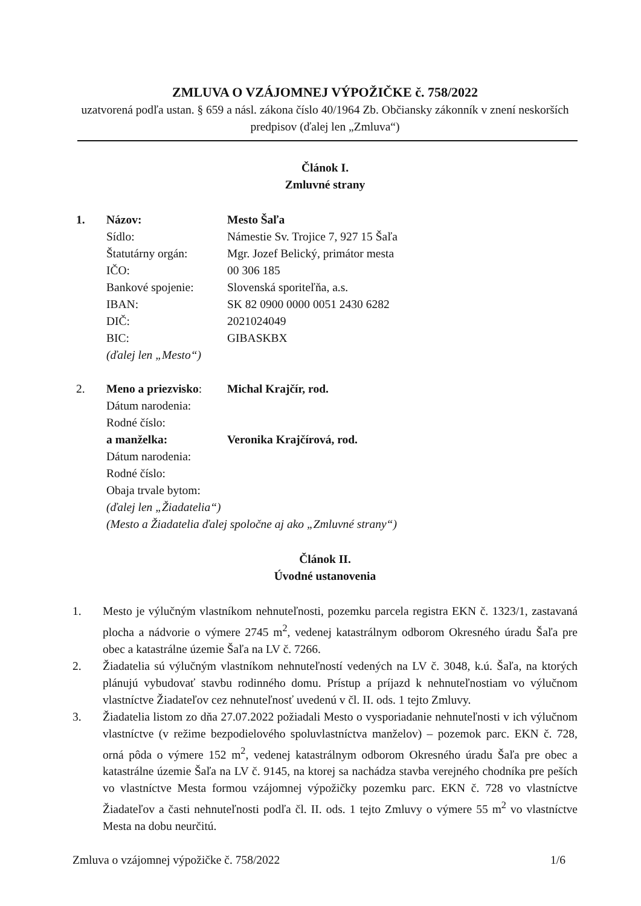ZMLUVA O VZÁJOMNEJ VÝPOŽIČKE č. 758/2022
uzatvorená podľa ustan. § 659 a násl. zákona číslo 40/1964 Zb. Občiansky zákonník v znení neskorších predpisov (ďalej len „Zmluva“)
Článok I.
Zmluvné strany
| 1. | Názov: | Mesto Šaľa |
| | Sídlo: | Námestie Sv. Trojice 7, 927 15 Šaľa |
| | Štatutárny orgán: | Mgr. Jozef Belický, primátor mesta |
| | IČO: | 00 306 185 |
| | Bankové spojenie: | Slovenská sporiteľňa, a.s. |
| | IBAN: | SK 82 0900 0000 0051 2430 6282 |
| | DIČ: | 2021024049 |
| | BIC: | GIBASKBX |
| | (ďalej len „Mesto“) | |
| 2. | Meno a priezvisko : | Michal Krajčír, rod. |
| | Dátum narodenia: | |
| | Rodné číslo: | |
| | a manželka: | Veronika Krajčírová, rod. |
| | Dátum narodenia: | |
| | Rodné číslo: | |
| | Obaja trvale bytom: | |
| | (ďalej len „Žiadatelia“) | |
| | (Mesto a Žiadatelia ďalej spoločne aj ako „Zmluvné strany“) | |
Článok II.
Úvodné ustanovenia
1. Mesto je výlučným vlastníkom nehnuteľnosti, pozemku parcela registra EKN č. 1323/1, zastavaná plocha a nádvorie o výmere 2745 m<sup>2</sup>, vedenej katastrálnym odborom Okresného úradu Šaľa pre obec a katastrálne územie Šaľa na LV č. 7266.
2. Žiadatelia sú výlučným vlastníkom nehnuteľností vedených na LV č. 3048, k.ú. Šaľa, na ktorých plánujú vybudovať stavbu rodinného domu. Prístup a príjazd k nehnuteľnostiam vo výlučnom vlastníctve Žiadateľov cez nehnuteľnosť uvedenú v čl. II. ods. 1 tejto Zmluvy.
3. Žiadatelia listom zo dňa 27.07.2022 požiadali Mesto o vysporiadanie nehnuteľnosti v ich výlučnom vlastníctve (v režime bezpodielového spoluvlastníctva manželov) – pozemok parc. EKN č. 728, orná pôda o výmere 152 m<sup>2</sup>, vedenej katastrálnym odborom Okresného úradu Šaľa pre obec a katastrálne územie Šaľa na LV č. 9145, na ktorej sa nachádza stavba verejného chodníka pre peších vo vlastníctve Mesta formou vzájomnej výpožičky pozemku parc. EKN č. 728 vo vlastníctve Žiadateľov a časti nehnuteľnosti podľa čl. II. ods. 1 tejto Zmluvy o výmere 55 m<sup>2</sup> vo vlastníctve Mesta na dobu neurčitú.
Zmluva o vzájomnej výpožičke č. 758/2022 1/6